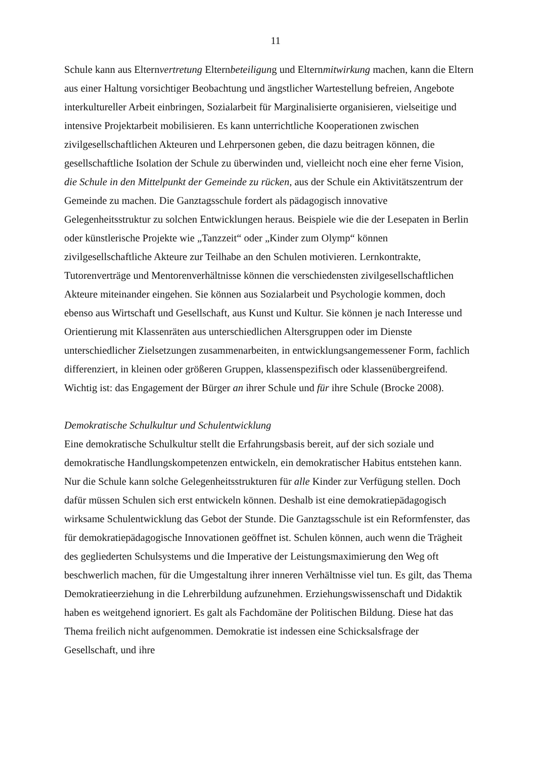11
Schule kann aus Elternvertretung Elternbeteiligung und Elternmitwirkung machen, kann die Eltern aus einer Haltung vorsichtiger Beobachtung und ängstlicher Wartestellung befreien, Angebote interkultureller Arbeit einbringen, Sozialarbeit für Marginalisierte organisieren, vielseitige und intensive Projektarbeit mobilisieren. Es kann unterrichtliche Kooperationen zwischen zivilgesellschaftlichen Akteuren und Lehrpersonen geben, die dazu beitragen können, die gesellschaftliche Isolation der Schule zu überwinden und, vielleicht noch eine eher ferne Vision, die Schule in den Mittelpunkt der Gemeinde zu rücken, aus der Schule ein Aktivitätszentrum der Gemeinde zu machen. Die Ganztagsschule fordert als pädagogisch innovative Gelegenheitsstruktur zu solchen Entwicklungen heraus. Beispiele wie die der Lesepaten in Berlin oder künstlerische Projekte wie „Tanzzeit“ oder „Kinder zum Olymp“ können zivilgesellschaftliche Akteure zur Teilhabe an den Schulen motivieren. Lernkontrakte, Tutorenverträge und Mentorenverhältnisse können die verschiedensten zivilgesellschaftlichen Akteure miteinander eingehen. Sie können aus Sozialarbeit und Psychologie kommen, doch ebenso aus Wirtschaft und Gesellschaft, aus Kunst und Kultur. Sie können je nach Interesse und Orientierung mit Klassenräten aus unterschiedlichen Altersgruppen oder im Dienste unterschiedlicher Zielsetzungen zusammenarbeiten, in entwicklungsangemessener Form, fachlich differenziert, in kleinen oder größeren Gruppen, klassenspezifisch oder klassenübergreifend. Wichtig ist: das Engagement der Bürger an ihrer Schule und für ihre Schule (Brocke 2008).
Demokratische Schulkultur und Schulentwicklung
Eine demokratische Schulkultur stellt die Erfahrungsbasis bereit, auf der sich soziale und demokratische Handlungskompetenzen entwickeln, ein demokratischer Habitus entstehen kann. Nur die Schule kann solche Gelegenheitsstrukturen für alle Kinder zur Verfügung stellen. Doch dafür müssen Schulen sich erst entwickeln können. Deshalb ist eine demokratiepädagogisch wirksame Schulentwicklung das Gebot der Stunde. Die Ganztagsschule ist ein Reformfenster, das für demokratiepädagogische Innovationen geöffnet ist. Schulen können, auch wenn die Trägheit des gegliederten Schulsystems und die Imperative der Leistungsmaximierung den Weg oft beschwerlich machen, für die Umgestaltung ihrer inneren Verhältnisse viel tun. Es gilt, das Thema Demokratieerziehung in die Lehrerbildung aufzunehmen. Erziehungswissenschaft und Didaktik haben es weitgehend ignoriert. Es galt als Fachdomäne der Politischen Bildung. Diese hat das Thema freilich nicht aufgenommen. Demokratie ist indessen eine Schicksalsfrage der Gesellschaft, und ihre